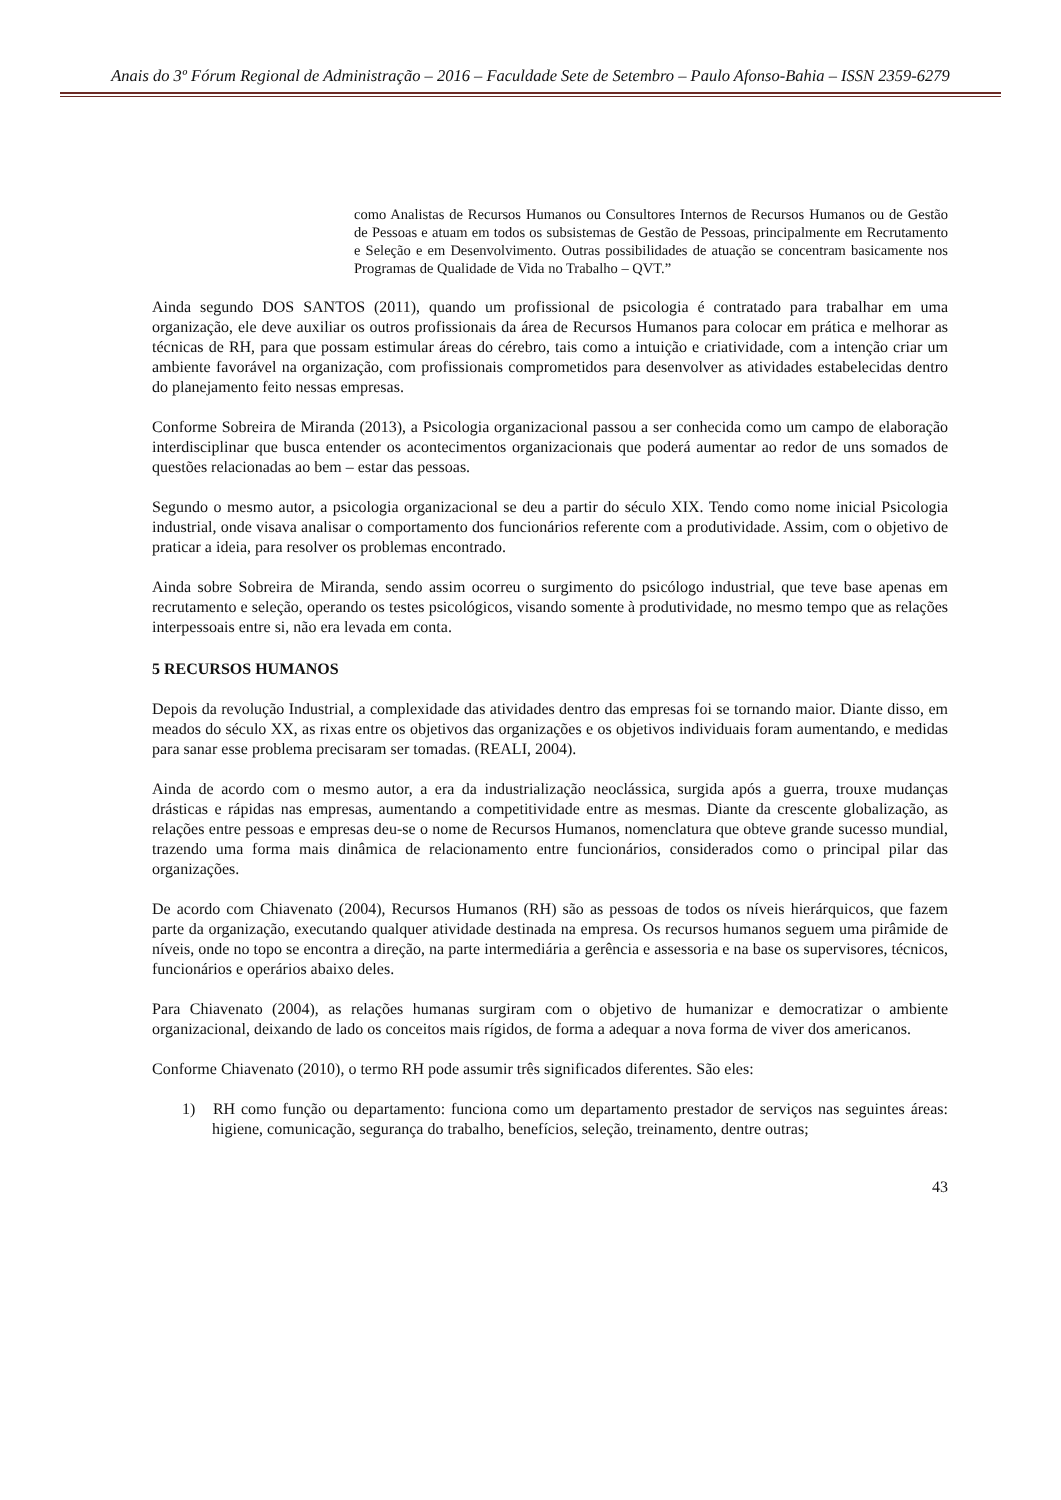Anais do 3º Fórum Regional de Administração – 2016 – Faculdade Sete de Setembro – Paulo Afonso-Bahia – ISSN 2359-6279
como Analistas de Recursos Humanos ou Consultores Internos de Recursos Humanos ou de Gestão de Pessoas e atuam em todos os subsistemas de Gestão de Pessoas, principalmente em Recrutamento e Seleção e em Desenvolvimento. Outras possibilidades de atuação se concentram basicamente nos Programas de Qualidade de Vida no Trabalho – QVT.”
Ainda segundo DOS SANTOS (2011), quando um profissional de psicologia é contratado para trabalhar em uma organização, ele deve auxiliar os outros profissionais da área de Recursos Humanos para colocar em prática e melhorar as técnicas de RH, para que possam estimular áreas do cérebro, tais como a intuição e criatividade, com a intenção criar um ambiente favorável na organização, com profissionais comprometidos para desenvolver as atividades estabelecidas dentro do planejamento feito nessas empresas.
Conforme Sobreira de Miranda (2013), a Psicologia organizacional passou a ser conhecida como um campo de elaboração interdisciplinar que busca entender os acontecimentos organizacionais que poderá aumentar ao redor de uns somados de questões relacionadas ao bem – estar das pessoas.
Segundo o mesmo autor, a psicologia organizacional se deu a partir do século XIX. Tendo como nome inicial Psicologia industrial, onde visava analisar o comportamento dos funcionários referente com a produtividade. Assim, com o objetivo de praticar a ideia, para resolver os problemas encontrado.
Ainda sobre Sobreira de Miranda, sendo assim ocorreu o surgimento do psicólogo industrial, que teve base apenas em recrutamento e seleção, operando os testes psicológicos, visando somente à produtividade, no mesmo tempo que as relações interpessoais entre si, não era levada em conta.
5 RECURSOS HUMANOS
Depois da revolução Industrial, a complexidade das atividades dentro das empresas foi se tornando maior. Diante disso, em meados do século XX, as rixas entre os objetivos das organizações e os objetivos individuais foram aumentando, e medidas para sanar esse problema precisaram ser tomadas. (REALI, 2004).
Ainda de acordo com o mesmo autor, a era da industrialização neoclássica, surgida após a guerra, trouxe mudanças drásticas e rápidas nas empresas, aumentando a competitividade entre as mesmas. Diante da crescente globalização, as relações entre pessoas e empresas deu-se o nome de Recursos Humanos, nomenclatura que obteve grande sucesso mundial, trazendo uma forma mais dinâmica de relacionamento entre funcionários, considerados como o principal pilar das organizações.
De acordo com Chiavenato (2004), Recursos Humanos (RH) são as pessoas de todos os níveis hierárquicos, que fazem parte da organização, executando qualquer atividade destinada na empresa. Os recursos humanos seguem uma pirâmide de níveis, onde no topo se encontra a direção, na parte intermediária a gerência e assessoria e na base os supervisores, técnicos, funcionários e operários abaixo deles.
Para Chiavenato (2004), as relações humanas surgiram com o objetivo de humanizar e democratizar o ambiente organizacional, deixando de lado os conceitos mais rígidos, de forma a adequar a nova forma de viver dos americanos.
Conforme Chiavenato (2010), o termo RH pode assumir três significados diferentes. São eles:
1) RH como função ou departamento: funciona como um departamento prestador de serviços nas seguintes áreas: higiene, comunicação, segurança do trabalho, benefícios, seleção, treinamento, dentre outras;
43